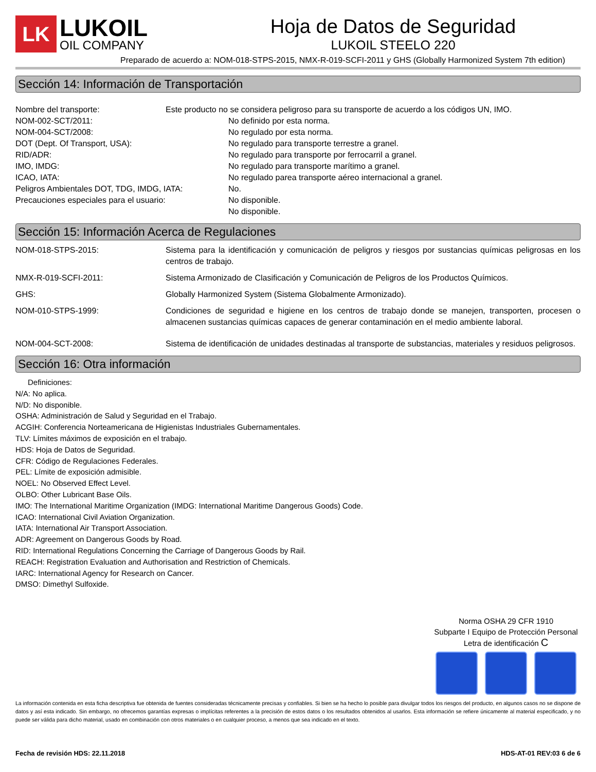LK
LUKOIL
OIL COMPANY
Hoja de Datos de Seguridad
LUKOIL STEELO 220
Preparado de acuerdo a: NOM-018-STPS-2015, NMX-R-019-SCFI-2011 y GHS (Globally Harmonized System 7th edition)
Sección 14: Información de Transportación
Nombre del transporte: Este producto no se considera peligroso para su transporte de acuerdo a los códigos UN, IMO.
NOM-002-SCT/2011: No definido por esta norma.
NOM-004-SCT/2008: No regulado por esta norma.
DOT (Dept. Of Transport, USA): No regulado para transporte terrestre a granel.
RID/ADR: No regulado para transporte por ferrocarril a granel.
IMO, IMDG: No regulado para transporte marítimo a granel.
ICAO, IATA: No regulado parea transporte aéreo internacional a granel.
Peligros Ambientales DOT, TDG, IMDG, IATA: No.
Precauciones especiales para el usuario: No disponible.
No disponible.
Sección 15: Información Acerca de Regulaciones
NOM-018-STPS-2015: Sistema para la identificación y comunicación de peligros y riesgos por sustancias químicas peligrosas en los centros de trabajo.
NMX-R-019-SCFI-2011: Sistema Armonizado de Clasificación y Comunicación de Peligros de los Productos Químicos.
GHS: Globally Harmonized System (Sistema Globalmente Armonizado).
NOM-010-STPS-1999: Condiciones de seguridad e higiene en los centros de trabajo donde se manejen, transporten, procesen o almacenen sustancias químicas capaces de generar contaminación en el medio ambiente laboral.
NOM-004-SCT-2008: Sistema de identificación de unidades destinadas al transporte de substancias, materiales y residuos peligrosos.
Sección 16: Otra información
Definiciones:
N/A: No aplica.
N/D: No disponible.
OSHA: Administración de Salud y Seguridad en el Trabajo.
ACGIH: Conferencia Norteamericana de Higienistas Industriales Gubernamentales.
TLV: Límites máximos de exposición en el trabajo.
HDS: Hoja de Datos de Seguridad.
CFR: Código de Regulaciones Federales.
PEL: Límite de exposición admisible.
NOEL: No Observed Effect Level.
OLBO: Other Lubricant Base Oils.
IMO: The International Maritime Organization (IMDG: International Maritime Dangerous Goods) Code.
ICAO: International Civil Aviation Organization.
IATA: International Air Transport Association.
ADR: Agreement on Dangerous Goods by Road.
RID: International Regulations Concerning the Carriage of Dangerous Goods by Rail.
REACH: Registration Evaluation and Authorisation and Restriction of Chemicals.
IARC: International Agency for Research on Cancer.
DMSO: Dimethyl Sulfoxide.
Norma OSHA 29 CFR 1910
Subparte I Equipo de Protección Personal
Letra de identificación C
La información contenida en esta ficha descriptiva fue obtenida de fuentes consideradas técnicamente precisas y confiables. Si bien se ha hecho lo posible para divulgar todos los riesgos del producto, en algunos casos no se dispone de datos y así esta indicado. Sin embargo, no ofrecemos garantías expresas o implícitas referentes a la precisión de estos datos o los resultados obtenidos al usarlos. Esta información se refiere únicamente al material especificado, y no puede ser válida para dicho material, usado en combinación con otros materiales o en cualquier proceso, a menos que sea indicado en el texto.
Fecha de revisión HDS: 22.11.2018 HDS-AT-01 REV:03 6 de 6